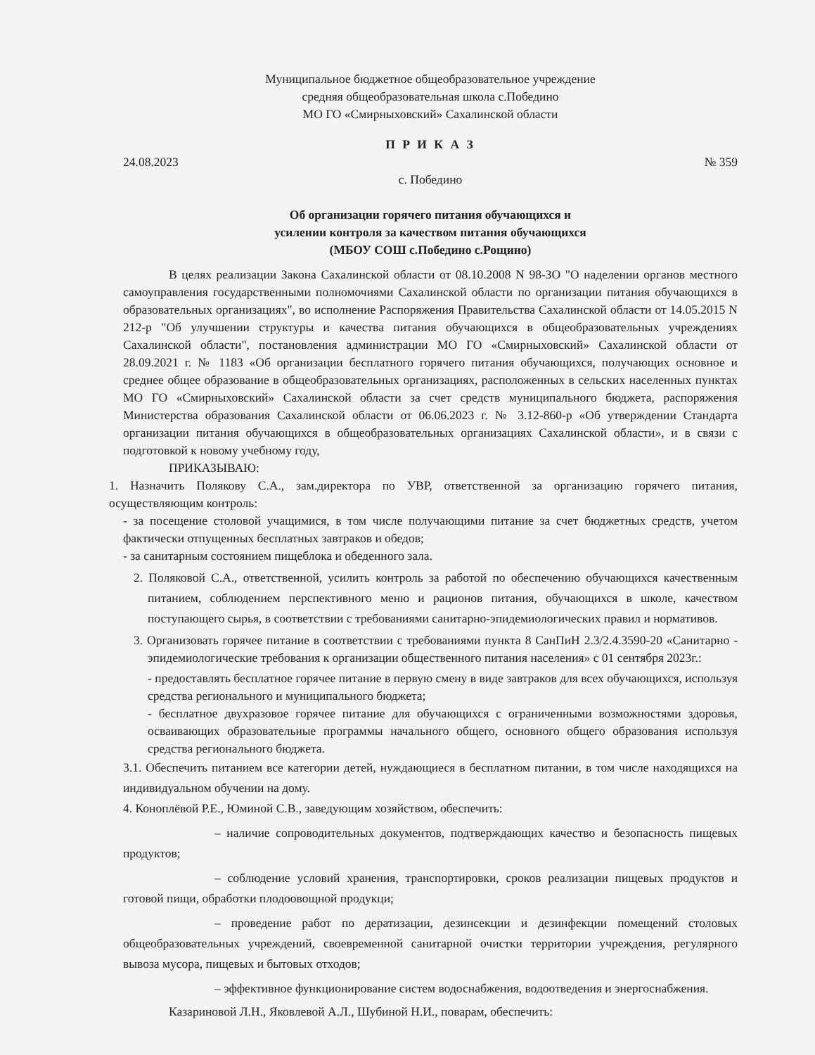Муниципальное бюджетное общеобразовательное учреждение
средняя общеобразовательная школа с.Победино
МО ГО «Смирныховский» Сахалинской области
П Р И К А З
24.08.2023 № 359
с. Победино
Об организации горячего питания обучающихся и
усилении контроля за качеством питания обучающихся
(МБОУ СОШ с.Победино с.Рощино)
В целях реализации Закона Сахалинской области от 08.10.2008 N 98-ЗО "О наделении органов местного самоуправления государственными полномочиями Сахалинской области по организации питания обучающихся в образовательных организациях", во исполнение Распоряжения Правительства Сахалинской области от 14.05.2015 N 212-р "Об улучшении структуры и качества питания обучающихся в общеобразовательных учреждениях Сахалинской области", постановления администрации МО ГО «Смирныховский» Сахалинской области от 28.09.2021 г. № 1183 «Об организации бесплатного горячего питания обучающихся, получающих основное и среднее общее образование в общеобразовательных организациях, расположенных в сельских населенных пунктах МО ГО «Смирныховский» Сахалинской области за счет средств муниципального бюджета, распоряжения Министерства образования Сахалинской области от 06.06.2023 г. № 3.12-860-р «Об утверждении Стандарта организации питания обучающихся в общеобразовательных организациях Сахалинской области», и в связи с подготовкой к новому учебному году,
ПРИКАЗЫВАЮ:
1. Назначить Полякову С.А., зам.директора по УВР, ответственной за организацию горячего питания, осуществляющим контроль:
- за посещение столовой учащимися, в том числе получающими питание за счет бюджетных средств, учетом фактически отпущенных бесплатных завтраков и обедов;
- за санитарным состоянием пищеблока и обеденного зала.
2. Поляковой С.А., ответственной, усилить контроль за работой по обеспечению обучающихся качественным питанием, соблюдением перспективного меню и рационов питания, обучающихся в школе, качеством поступающего сырья, в соответствии с требованиями санитарно-эпидемиологических правил и нормативов.
3. Организовать горячее питание в соответствии с требованиями пункта 8 СанПиН 2.3/2.4.3590-20 «Санитарно - эпидемиологические требования к организации общественного питания населения» с 01 сентября 2023г.:
- предоставлять бесплатное горячее питание в первую смену в виде завтраков для всех обучающихся, используя средства регионального и муниципального бюджета;
- бесплатное двухразовое горячее питание для обучающихся с ограниченными возможностями здоровья, осваивающих образовательные программы начального общего, основного общего образования используя средства регионального бюджета.
3.1. Обеспечить питанием все категории детей, нуждающиеся в бесплатном питании, в том числе находящихся на индивидуальном обучении на дому.
4. Коноплёвой Р.Е., Юминой С.В., заведующим хозяйством, обеспечить:
– наличие сопроводительных документов, подтверждающих качество и безопасность пищевых продуктов;
– соблюдение условий хранения, транспортировки, сроков реализации пищевых продуктов и готовой пищи, обработки плодоовощной продукци;
– проведение работ по дератизации, дезинсекции и дезинфекции помещений столовых общеобразовательных учреждений, своевременной санитарной очистки территории учреждения, регулярного вывоза мусора, пищевых и бытовых отходов;
– эффективное функционирование систем водоснабжения, водоотведения и энергоснабжения.
Казариновой Л.Н., Яковлевой А.Л., Шубиной Н.И., поварам, обеспечить: